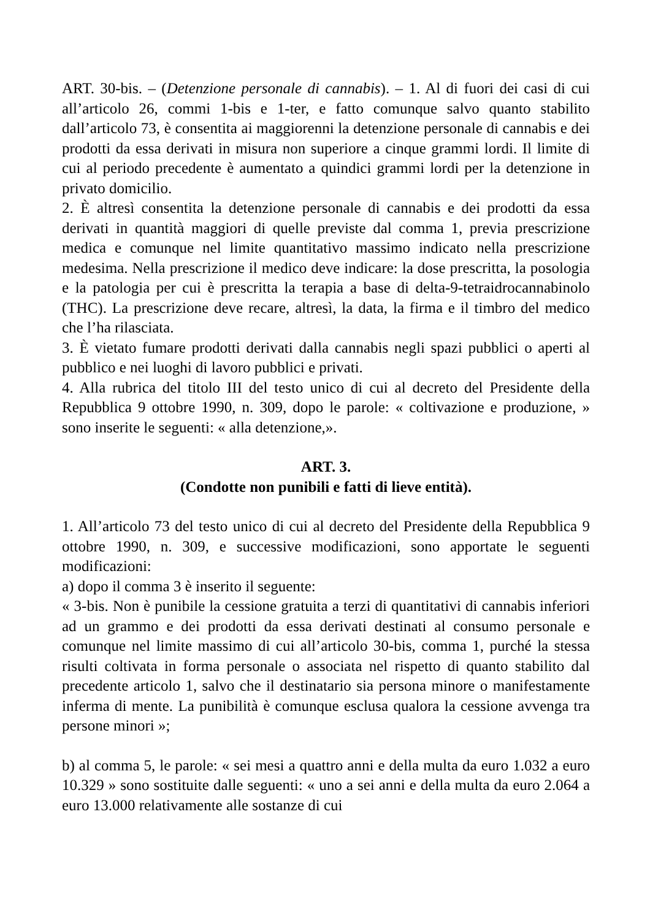ART. 30-bis. – (Detenzione personale di cannabis). – 1. Al di fuori dei casi di cui all’articolo 26, commi 1-bis e 1-ter, e fatto comunque salvo quanto stabilito dall’articolo 73, è consentita ai maggiorenni la detenzione personale di cannabis e dei prodotti da essa derivati in misura non superiore a cinque grammi lordi. Il limite di cui al periodo precedente è aumentato a quindici grammi lordi per la detenzione in privato domicilio.
2. È altresì consentita la detenzione personale di cannabis e dei prodotti da essa derivati in quantità maggiori di quelle previste dal comma 1, previa prescrizione medica e comunque nel limite quantitativo massimo indicato nella prescrizione medesima. Nella prescrizione il medico deve indicare: la dose prescritta, la posologia e la patologia per cui è prescritta la terapia a base di delta-9-tetraidrocannabinolo (THC). La prescrizione deve recare, altresì, la data, la firma e il timbro del medico che l’ha rilasciata.
3. È vietato fumare prodotti derivati dalla cannabis negli spazi pubblici o aperti al pubblico e nei luoghi di lavoro pubblici e privati.
4. Alla rubrica del titolo III del testo unico di cui al decreto del Presidente della Repubblica 9 ottobre 1990, n. 309, dopo le parole: « coltivazione e produzione, » sono inserite le seguenti: « alla detenzione,».
ART. 3.
(Condotte non punibili e fatti di lieve entità).
1. All’articolo 73 del testo unico di cui al decreto del Presidente della Repubblica 9 ottobre 1990, n. 309, e successive modificazioni, sono apportate le seguenti modificazioni:
a) dopo il comma 3 è inserito il seguente:
« 3-bis. Non è punibile la cessione gratuita a terzi di quantitativi di cannabis inferiori ad un grammo e dei prodotti da essa derivati destinati al consumo personale e comunque nel limite massimo di cui all’articolo 30-bis, comma 1, purché la stessa risulti coltivata in forma personale o associata nel rispetto di quanto stabilito dal precedente articolo 1, salvo che il destinatario sia persona minore o manifestamente inferma di mente. La punibilità è comunque esclusa qualora la cessione avvenga tra persone minori »;
b) al comma 5, le parole: « sei mesi a quattro anni e della multa da euro 1.032 a euro 10.329 » sono sostituite dalle seguenti: « uno a sei anni e della multa da euro 2.064 a euro 13.000 relativamente alle sostanze di cui